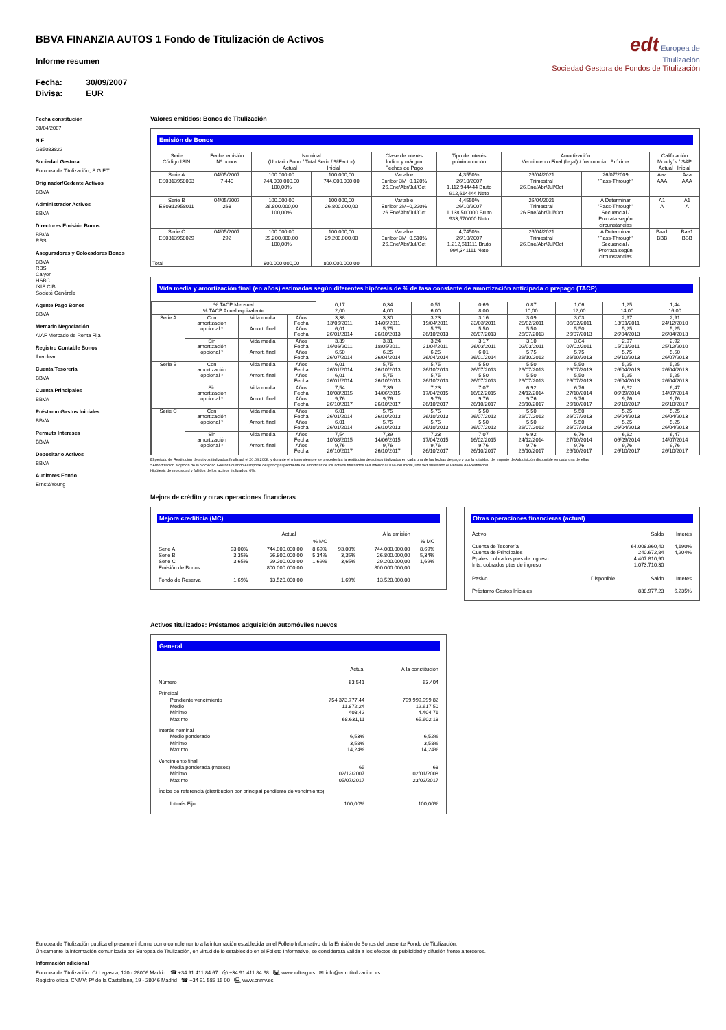BBVA FINANZIA AUTOS 1 Fondo de Titulización de Activos
Informe resumen
Fecha: 30/09/2007
Divisa: EUR
edt Europea de
Titulización
Sociedad Gestora de Fondos de Titulización
Fecha constitución
30/04/2007
NIF
G85083822
Sociedad Gestora
Europea de Titulización, S.G.F.T
Originador/Cedente Activos
BBVA
Administrador Activos
BBVA
Directores Emisión Bonos
BBVA
RBS
Aseguradores y Colocadores Bonos
BBVA
RBS
Calyon
HSBC
IXIS CIB
Societé Générale
Agente Pago Bonos
BBVA
Mercado Negociación
AIAF Mercado de Renta Fija
Registro Contable Bonos
Iberclear
Cuenta Tesorería
BBVA
Cuenta Principales
BBVA
Préstamo Gastos Iniciales
BBVA
Permuta Intereses
BBVA
Depositario Activos
BBVA
Auditores Fondo
Ernst&Young
Valores emitidos: Bonos de Titulización
Emisión de Bonos
| Serie Código ISIN | Fecha emisión Nº bonos | Nominal (Unitario Bono / Total Serie / %Factor) Actual Inicial | | Clase de interés Índice y márgen Fechas de Pago | Tipo de Interés próximo cupón | Amortización Vencimiento Final (legal) / frecuencia Próxima | | Calificación Moody´s / S&P Actual Inicial | |
| --- | --- | --- | --- | --- | --- | --- | --- | --- | --- |
| Serie A ES0313958003 | 04/05/2007 7.440 | 100.000,00 744.000.000,00 100,00% | 100.000,00 744.000.000,00 | Variable Euribor 3M+0,120% 26.Ene/Abr/Jul/Oct | 4,3550% 26/10/2007 1.112,944444 Bruto 912,614444 Neto | 26/04/2021 Trimestral 26.Ene/Abr/Jul/Oct | 26/07/2009 "Pass-Through" | Aaa AAA | Aaa AAA |
| Serie B ES0313958011 | 04/05/2007 268 | 100.000,00 26.800.000,00 100,00% | 100.000,00 26.800.000,00 | Variable Euribor 3M+0,220% 26.Ene/Abr/Jul/Oct | 4,4550% 26/10/2007 1.138,500000 Bruto 933,570000 Neto | 26/04/2021 Trimestral 26.Ene/Abr/Jul/Oct | A Determinar "Pass-Through" Secuencial / Prorrata según circunstancias | A1 A | A1 A |
| Serie C ES0313958029 | 04/05/2007 292 | 100.000,00 29.200.000,00 100,00% | 100.000,00 29.200.000,00 | Variable Euribor 3M+0,510% 26.Ene/Abr/Jul/Oct | 4,7450% 26/10/2007 1.212,611111 Bruto 994,341111 Neto | 26/04/2021 Trimestral 26.Ene/Abr/Jul/Oct | A Determinar "Pass-Through" Secuencial / Prorrata según circunstancias | Baa1 BBB | Baa1 BBB |
| Total | | 800.000.000,00 | 800.000.000,00 | | | | | | |
Vida media y amortización final (en años) estimadas según diferentes hipótesis de % de tasa constante de amortización anticipada o prepago (TACP)
| % TACP Mensual | | | | 0,17 | 0,34 | 0,51 | 0,69 | 0,87 | 1,06 | 1,25 | 1,44 |
| % TACP Anual equivalente | | | | 2,00 | 4,00 | 6,00 | 8,00 | 10,00 | 12,00 | 14,00 | 16,00 |
| Serie A | Con amortización opcional * | Vida media | Años | 3,38 | 3,30 | 3,23 | 3,16 | 3,09 | 3,03 | 2,97 | 2,91 |
| | | | Fecha | 13/06/2011 | 14/05/2011 | 19/04/2011 | 23/03/2011 | 28/02/2011 | 06/02/2011 | 13/01/2011 | 24/12/2010 |
| | | Amort. final | Años | 6,01 | 5,75 | 5,75 | 5,50 | 5,50 | 5,50 | 5,25 | 5,25 |
| | | | Fecha | 26/01/2014 | 26/10/2013 | 26/10/2013 | 26/07/2013 | 26/07/2013 | 26/07/2013 | 26/04/2013 | 26/04/2013 |
| | Sin amortización opcional * | Vida media | Años | 3,39 | 3,31 | 3,24 | 3,17 | 3,10 | 3,04 | 2,97 | 2,92 |
| | | | Fecha | 16/06/2011 | 18/05/2011 | 21/04/2011 | 26/03/2011 | 02/03/2011 | 07/02/2011 | 15/01/2011 | 25/12/2010 |
| | | Amort. final | Años | 6,50 | 6,25 | 6,25 | 6,01 | 5,75 | 5,75 | 5,75 | 5,50 |
| | | | Fecha | 26/07/2014 | 26/04/2014 | 26/04/2014 | 26/01/2014 | 26/10/2013 | 26/10/2013 | 26/10/2013 | 26/07/2013 |
| Serie B | Con amortización opcional * | Vida media | Años | 6,01 | 5,75 | 5,75 | 5,50 | 5,50 | 5,50 | 5,25 | 5,25 |
| | | | Fecha | 26/01/2014 | 26/10/2013 | 26/10/2013 | 26/07/2013 | 26/07/2013 | 26/07/2013 | 26/04/2013 | 26/04/2013 |
| | | Amort. final | Años | 6,01 | 5,75 | 5,75 | 5,50 | 5,50 | 5,50 | 5,25 | 5,25 |
| | | | Fecha | 26/01/2014 | 26/10/2013 | 26/10/2013 | 26/07/2013 | 26/07/2013 | 26/07/2013 | 26/04/2013 | 26/04/2013 |
| | Sin amortización opcional * | Vida media | Años | 7,54 | 7,39 | 7,23 | 7,07 | 6,92 | 6,76 | 6,62 | 6,47 |
| | | | Fecha | 10/08/2015 | 14/06/2015 | 17/04/2015 | 16/02/2015 | 24/12/2014 | 27/10/2014 | 06/09/2014 | 14/07/2014 |
| | | Amort. final | Años | 9,76 | 9,76 | 9,76 | 9,76 | 9,76 | 9,76 | 9,76 | 9,76 |
| | | | Fecha | 26/10/2017 | 26/10/2017 | 26/10/2017 | 26/10/2017 | 26/10/2017 | 26/10/2017 | 26/10/2017 | 26/10/2017 |
| Serie C | Con amortización opcional * | Vida media | Años | 6,01 | 5,75 | 5,75 | 5,50 | 5,50 | 5,50 | 5,25 | 5,25 |
| | | | Fecha | 26/01/2014 | 26/10/2013 | 26/10/2013 | 26/07/2013 | 26/07/2013 | 26/07/2013 | 26/04/2013 | 26/04/2013 |
| | | Amort. final | Años | 6,01 | 5,75 | 5,75 | 5,50 | 5,50 | 5,50 | 5,25 | 5,25 |
| | | | Fecha | 26/01/2014 | 26/10/2013 | 26/10/2013 | 26/07/2013 | 26/07/2013 | 26/07/2013 | 26/04/2013 | 26/04/2013 |
| | Sin amortización opcional * | Vida media | Años | 7,54 | 7,39 | 7,23 | 7,07 | 6,92 | 6,76 | 6,62 | 6,47 |
| | | | Fecha | 10/08/2015 | 14/06/2015 | 17/04/2015 | 16/02/2015 | 24/12/2014 | 27/10/2014 | 06/09/2014 | 14/07/2014 |
| | | Amort. final | Años | 9,76 | 9,76 | 9,76 | 9,76 | 9,76 | 9,76 | 9,76 | 9,76 |
| | | | Fecha | 26/10/2017 | 26/10/2017 | 26/10/2017 | 26/10/2017 | 26/10/2017 | 26/10/2017 | 26/10/2017 | 26/10/2017 |
El periodo de Restitución de activos titulizados finalizará el 20.04.2008, y durante el mismo siempre se procederá a la restitución de activos titulizados en cada una de las fechas de pago y por la totalidad del Importe de Adquisición disponible en cada una de ellas.
* Amortización a opción de la Sociedad Gestora cuando el importe del principal pendiente de amortizar de los activos titulizados sea inferior al 10% del inicial, una vez finalizado el Periodo de Restitución.
Hipótesis de morosidad y fallidos de los activos titulizados: 0%.
Mejora de crédito y otras operaciones financieras
Mejora crediticia (MC)
| | | Actual | | | A la emisión | | |
| | | | % MC | | | % MC | |
| Serie A Serie B Serie C Emisión de Bonos | 93,00% 3,35% 3,65% | 744.000.000,00 26.800.000,00 29.200.000,00 800.000.000,00 | 8,69% 5,34% 1,69% | 93,00% 3,35% 3,65% | 744.000.000,00 26.800.000,00 29.200.000,00 800.000.000,00 | 8,69% 5,34% 1,69% | |
| Fondo de Reserva | 1,69% | 13.520.000,00 | | 1,69% | 13.520.000,00 | | |
Otras operaciones financieras (actual)
| Activo | | Saldo | Interés |
| Cuenta de Tesorería Cuenta de Principales Ppales. cobrados ptes de ingreso Ints. cobrados ptes de ingreso | | 64.008.960,40 240.672,84 4.407.810,90 1.073.710,30 | 4,190% 4,204% |
| Pasivo | Disponible | Saldo | Interés |
| Préstamo Gastos Iniciales | | 838.977,23 | 6,235% |
Activos titulizados: Préstamos adquisición automóviles nuevos
General
| | Actual | A la constitución |
| Número | 63.541 | 63.404 |
| Principal Pendiente vencimiento Medio Mínimo Máximo | 754.373.777,44 11.872,24 408,42 68.631,11 | 799.999.999,82 12.617,50 4.404,71 65.602,18 |
| Interés nominal Medio ponderado Mínimo Máximo | 6,53% 3,58% 14,24% | 6,52% 3,58% 14,24% |
| Vencimiento final Media ponderada (meses) Mínimo Máximo | 65 02/12/2007 05/07/2017 | 68 02/01/2008 23/02/2017 |
| Índice de referencia (distribución por principal pendiente de vencimiento) | | |
| Interés Fijo | 100,00% | 100,00% |
Europea de Titulización publica el presente informe como complemento a la información establecida en el Folleto Informativo de la Emisión de Bonos del presente Fondo de Titulización.
Únicamente la información comunicada por Europea de Titulización, en virtud de lo establecido en el Folleto Informativo, se considerará válida a los efectos de publicidad y difusión frente a terceros.
Información adicional
Europea de Titulización: C/ Lagasca, 120 - 28006 Madrid ☎ +34 91 411 84 67 ⎙ +34 91 411 84 68 🖳 www.edt-sg.es ✉ info@eurotitulizacion.es
Registro oficial CNMV: Pº de la Castellana, 19 - 28046 Madrid ☎ +34 91 585 15 00 🖳 www.cnmv.es